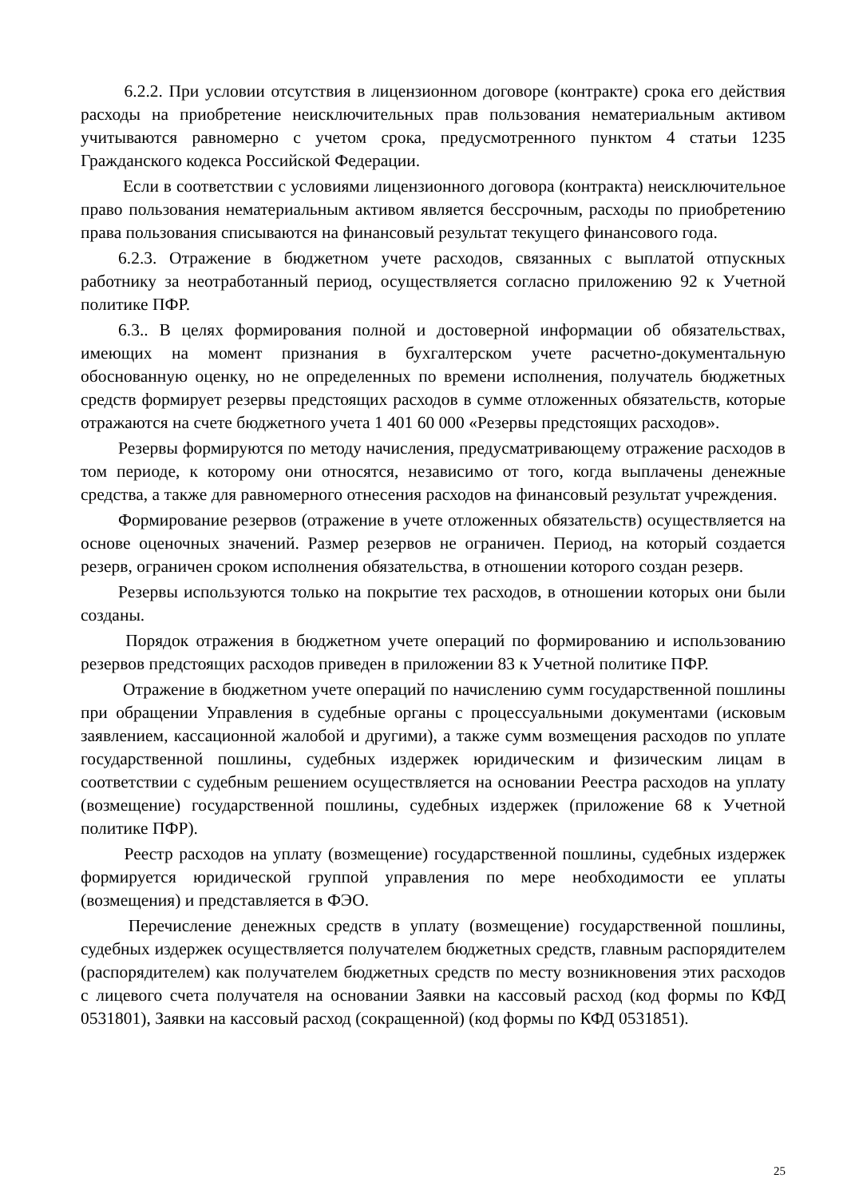6.2.2. При условии отсутствия в лицензионном договоре (контракте) срока его действия расходы на приобретение неисключительных прав пользования нематериальным активом учитываются равномерно с учетом срока, предусмотренного пунктом 4 статьи 1235 Гражданского кодекса Российской Федерации.
Если в соответствии с условиями лицензионного договора (контракта) неисключительное право пользования нематериальным активом является бессрочным, расходы по приобретению права пользования списываются на финансовый результат текущего финансового года.
6.2.3. Отражение в бюджетном учете расходов, связанных с выплатой отпускных работнику за неотработанный период, осуществляется согласно приложению 92 к Учетной политике ПФР.
6.3.. В целях формирования полной и достоверной информации об обязательствах, имеющих на момент признания в бухгалтерском учете расчетно-документальную обоснованную оценку, но не определенных по времени исполнения, получатель бюджетных средств формирует резервы предстоящих расходов в сумме отложенных обязательств, которые отражаются на счете бюджетного учета 1 401 60 000 «Резервы предстоящих расходов».
Резервы формируются по методу начисления, предусматривающему отражение расходов в том периоде, к которому они относятся, независимо от того, когда выплачены денежные средства, а также для равномерного отнесения расходов на финансовый результат учреждения.
Формирование резервов (отражение в учете отложенных обязательств) осуществляется на основе оценочных значений. Размер резервов не ограничен. Период, на который создается резерв, ограничен сроком исполнения обязательства, в отношении которого создан резерв.
Резервы используются только на покрытие тех расходов, в отношении которых они были созданы.
Порядок отражения в бюджетном учете операций по формированию и использованию резервов предстоящих расходов приведен в приложении 83 к Учетной политике ПФР.
Отражение в бюджетном учете операций по начислению сумм государственной пошлины при обращении Управления в судебные органы с процессуальными документами (исковым заявлением, кассационной жалобой и другими), а также сумм возмещения расходов по уплате государственной пошлины, судебных издержек юридическим и физическим лицам в соответствии с судебным решением осуществляется на основании Реестра расходов на уплату (возмещение) государственной пошлины, судебных издержек (приложение 68 к Учетной политике ПФР).
Реестр расходов на уплату (возмещение) государственной пошлины, судебных издержек формируется юридической группой управления по мере необходимости ее уплаты (возмещения) и представляется в ФЭО.
Перечисление денежных средств в уплату (возмещение) государственной пошлины, судебных издержек осуществляется получателем бюджетных средств, главным распорядителем (распорядителем) как получателем бюджетных средств по месту возникновения этих расходов с лицевого счета получателя на основании Заявки на кассовый расход (код формы по КФД 0531801), Заявки на кассовый расход (сокращенной) (код формы по КФД 0531851).
25